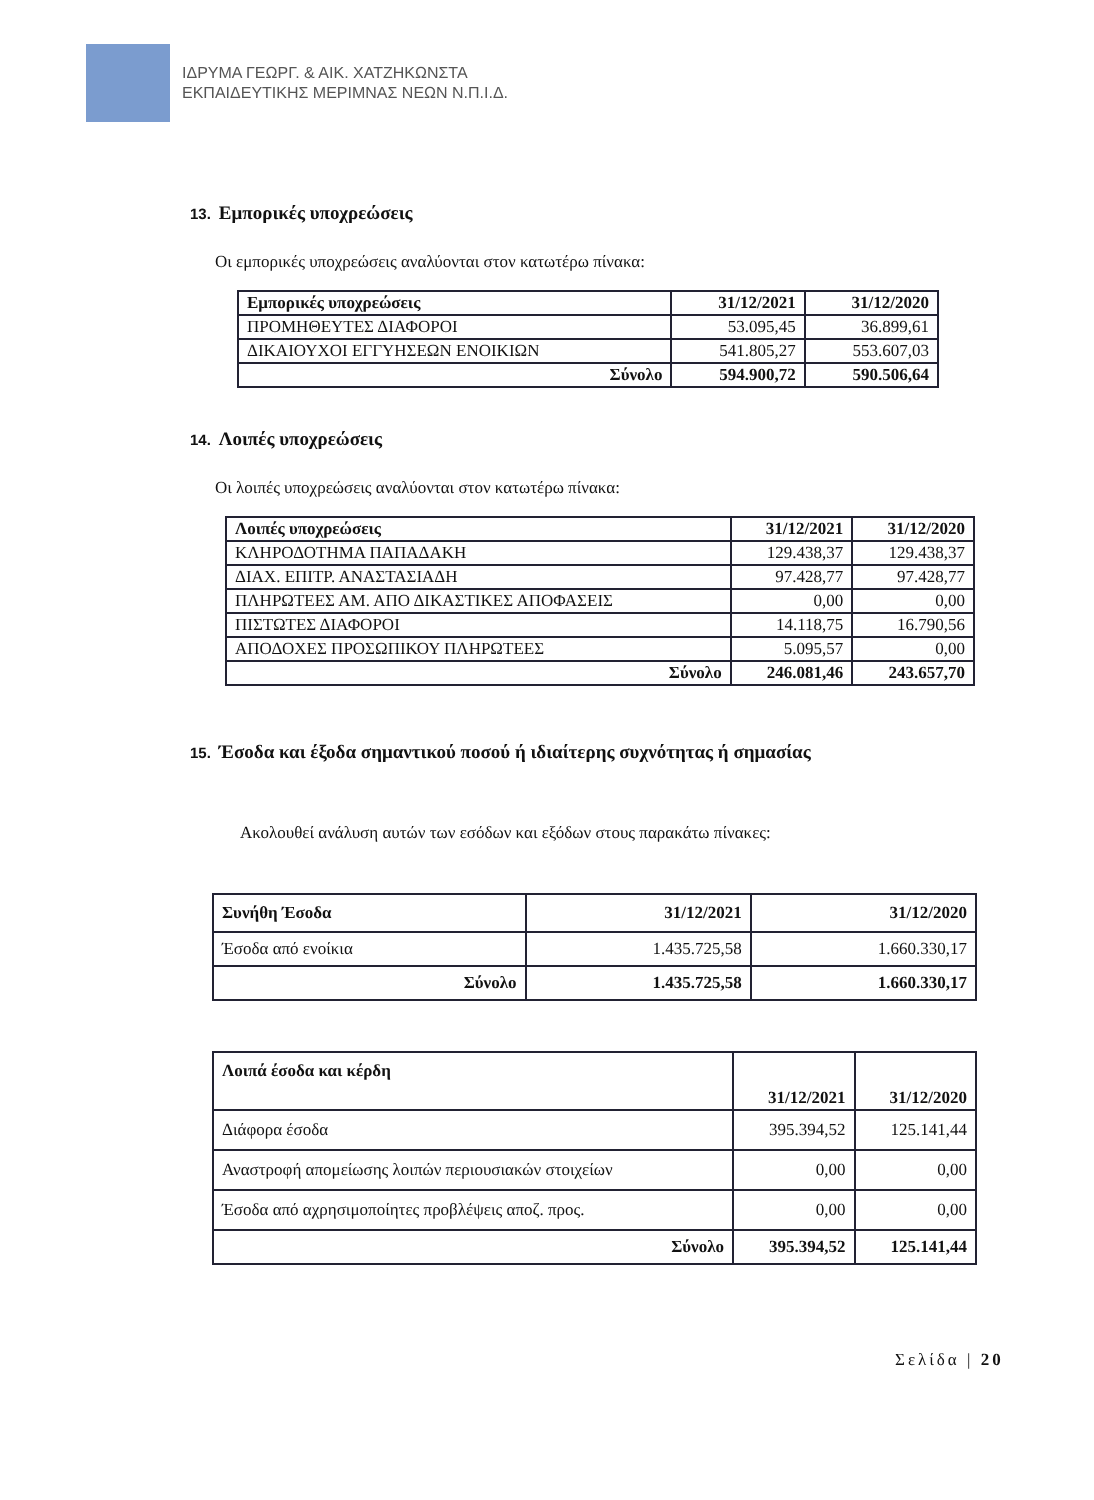ΙΔΡΥΜΑ ΓΕΩΡΓ. & ΑΙΚ. ΧΑΤΖΗΚΩΝΣΤΑ
ΕΚΠΑΙΔΕΥΤΙΚΗΣ ΜΕΡΙΜΝΑΣ ΝΕΩΝ Ν.Π.Ι.Δ.
13. Εμπορικές υποχρεώσεις
Οι εμπορικές υποχρεώσεις αναλύονται στον κατωτέρω πίνακα:
| Εμπορικές υποχρεώσεις | 31/12/2021 | 31/12/2020 |
| --- | --- | --- |
| ΠΡΟΜΗΘΕΥΤΕΣ ΔΙΑΦΟΡΟΙ | 53.095,45 | 36.899,61 |
| ΔΙΚΑΙΟΥΧΟΙ ΕΓΓΥΗΣΕΩΝ ΕΝΟΙΚΙΩΝ | 541.805,27 | 553.607,03 |
| Σύνολο | 594.900,72 | 590.506,64 |
14. Λοιπές υποχρεώσεις
Οι λοιπές υποχρεώσεις αναλύονται στον κατωτέρω πίνακα:
| Λοιπές υποχρεώσεις | 31/12/2021 | 31/12/2020 |
| --- | --- | --- |
| ΚΛΗΡΟΔΟΤΗΜΑ ΠΑΠΑΔΑΚΗ | 129.438,37 | 129.438,37 |
| ΔΙΑΧ. ΕΠΙΤΡ. ΑΝΑΣΤΑΣΙΑΔΗ | 97.428,77 | 97.428,77 |
| ΠΛΗΡΩΤΕΕΣ ΑΜ. ΑΠΟ ΔΙΚΑΣΤΙΚΕΣ ΑΠΟΦΑΣΕΙΣ | 0,00 | 0,00 |
| ΠΙΣΤΩΤΕΣ ΔΙΑΦΟΡΟΙ | 14.118,75 | 16.790,56 |
| ΑΠΟΔΟΧΕΣ ΠΡΟΣΩΠΙΚΟΥ ΠΛΗΡΩΤΕΕΣ | 5.095,57 | 0,00 |
| Σύνολο | 246.081,46 | 243.657,70 |
15. Έσοδα και έξοδα σημαντικού ποσού ή ιδιαίτερης συχνότητας ή σημασίας
Ακολουθεί ανάλυση αυτών των εσόδων και εξόδων στους παρακάτω πίνακες:
| Συνήθη Έσοδα | 31/12/2021 | 31/12/2020 |
| --- | --- | --- |
| Έσοδα από ενοίκια | 1.435.725,58 | 1.660.330,17 |
| Σύνολο | 1.435.725,58 | 1.660.330,17 |
| Λοιπά έσοδα και κέρδη | 31/12/2021 | 31/12/2020 |
| --- | --- | --- |
| Διάφορα έσοδα | 395.394,52 | 125.141,44 |
| Αναστροφή απομείωσης λοιπών περιουσιακών στοιχείων | 0,00 | 0,00 |
| Έσοδα από αχρησιμοποίητες προβλέψεις αποζ. προς. | 0,00 | 0,00 |
| Σύνολο | 395.394,52 | 125.141,44 |
Σελίδα | 20